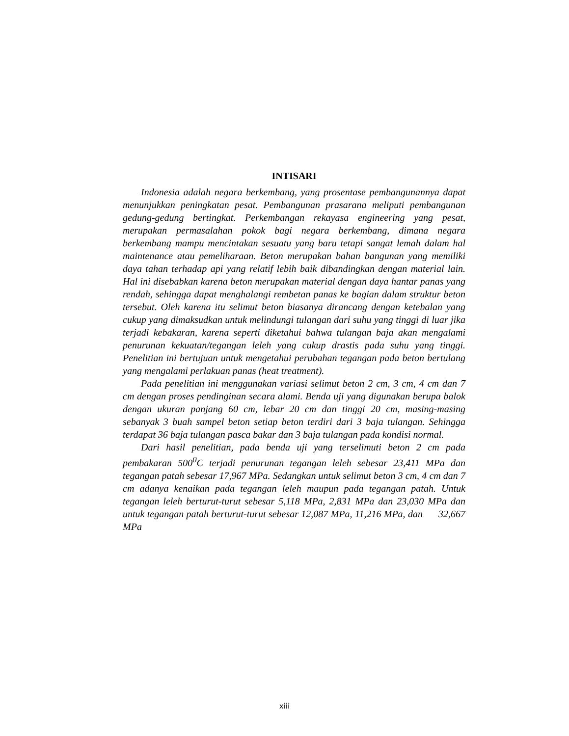INTISARI
Indonesia adalah negara berkembang, yang prosentase pembangunannya dapat menunjukkan peningkatan pesat. Pembangunan prasarana meliputi pembangunan gedung-gedung bertingkat. Perkembangan rekayasa engineering yang pesat, merupakan permasalahan pokok bagi negara berkembang, dimana negara berkembang mampu mencintakan sesuatu yang baru tetapi sangat lemah dalam hal maintenance atau pemeliharaan. Beton merupakan bahan bangunan yang memiliki daya tahan terhadap api yang relatif lebih baik dibandingkan dengan material lain. Hal ini disebabkan karena beton merupakan material dengan daya hantar panas yang rendah, sehingga dapat menghalangi rembetan panas ke bagian dalam struktur beton tersebut. Oleh karena itu selimut beton biasanya dirancang dengan ketebalan yang cukup yang dimaksudkan untuk melindungi tulangan dari suhu yang tinggi di luar jika terjadi kebakaran, karena seperti diketahui bahwa tulangan baja akan mengalami penurunan kekuatan/tegangan leleh yang cukup drastis pada suhu yang tinggi. Penelitian ini bertujuan untuk mengetahui perubahan tegangan pada beton bertulang yang mengalami perlakuan panas (heat treatment).
Pada penelitian ini menggunakan variasi selimut beton 2 cm, 3 cm, 4 cm dan 7 cm dengan proses pendinginan secara alami. Benda uji yang digunakan berupa balok dengan ukuran panjang 60 cm, lebar 20 cm dan tinggi 20 cm, masing-masing sebanyak 3 buah sampel beton setiap beton terdiri dari 3 baja tulangan. Sehingga terdapat 36 baja tulangan pasca bakar dan 3 baja tulangan pada kondisi normal.
Dari hasil penelitian, pada benda uji yang terselimuti beton 2 cm pada pembakaran 500<sup>0</sup>C terjadi penurunan tegangan leleh sebesar 23,411 MPa dan tegangan patah sebesar 17,967 MPa. Sedangkan untuk selimut beton 3 cm, 4 cm dan 7 cm adanya kenaikan pada tegangan leleh maupun pada tegangan patah. Untuk tegangan leleh berturut-turut sebesar 5,118 MPa, 2,831 MPa dan 23,030 MPa dan untuk tegangan patah berturut-turut sebesar 12,087 MPa, 11,216 MPa, dan 32,667 MPa
xiii